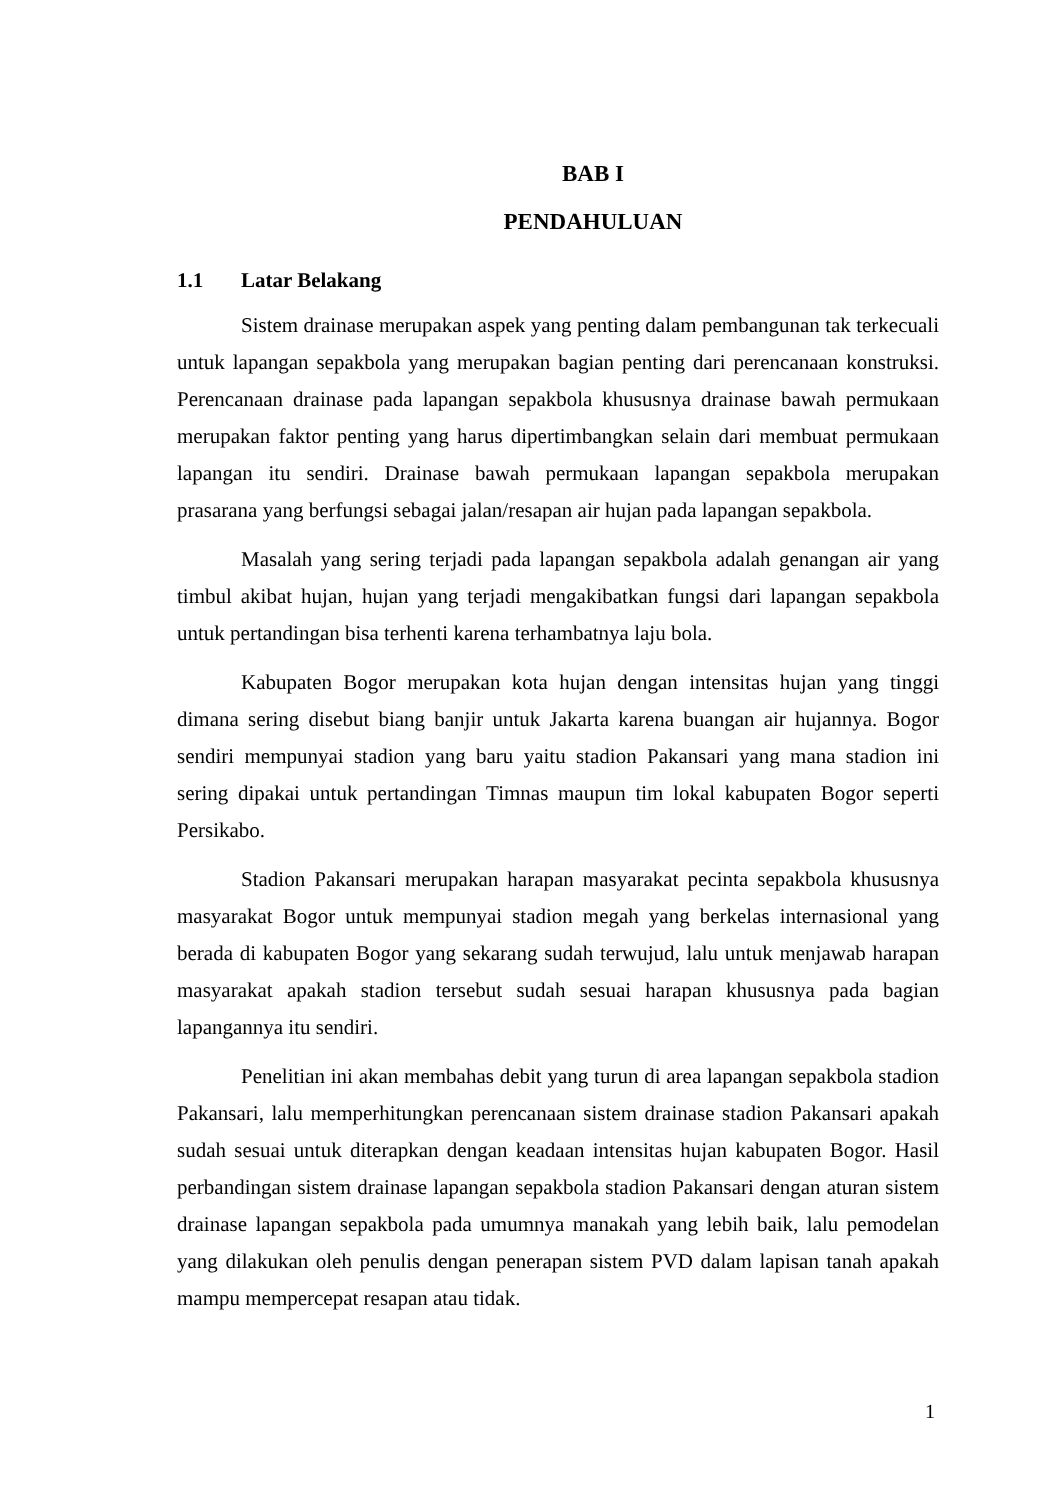BAB I
PENDAHULUAN
1.1 Latar Belakang
Sistem drainase merupakan aspek yang penting dalam pembangunan tak terkecuali untuk lapangan sepakbola yang merupakan bagian penting dari perencanaan konstruksi. Perencanaan drainase pada lapangan sepakbola khususnya drainase bawah permukaan merupakan faktor penting yang harus dipertimbangkan selain dari membuat permukaan lapangan itu sendiri. Drainase bawah permukaan lapangan sepakbola merupakan prasarana yang berfungsi sebagai jalan/resapan air hujan pada lapangan sepakbola.
Masalah yang sering terjadi pada lapangan sepakbola adalah genangan air yang timbul akibat hujan, hujan yang terjadi mengakibatkan fungsi dari lapangan sepakbola untuk pertandingan bisa terhenti karena terhambatnya laju bola.
Kabupaten Bogor merupakan kota hujan dengan intensitas hujan yang tinggi dimana sering disebut biang banjir untuk Jakarta karena buangan air hujannya. Bogor sendiri mempunyai stadion yang baru yaitu stadion Pakansari yang mana stadion ini sering dipakai untuk pertandingan Timnas maupun tim lokal kabupaten Bogor seperti Persikabo.
Stadion Pakansari merupakan harapan masyarakat pecinta sepakbola khususnya masyarakat Bogor untuk mempunyai stadion megah yang berkelas internasional yang berada di kabupaten Bogor yang sekarang sudah terwujud, lalu untuk menjawab harapan masyarakat apakah stadion tersebut sudah sesuai harapan khususnya pada bagian lapangannya itu sendiri.
Penelitian ini akan membahas debit yang turun di area lapangan sepakbola stadion Pakansari, lalu memperhitungkan perencanaan sistem drainase stadion Pakansari apakah sudah sesuai untuk diterapkan dengan keadaan intensitas hujan kabupaten Bogor. Hasil perbandingan sistem drainase lapangan sepakbola stadion Pakansari dengan aturan sistem drainase lapangan sepakbola pada umumnya manakah yang lebih baik, lalu pemodelan yang dilakukan oleh penulis dengan penerapan sistem PVD dalam lapisan tanah apakah mampu mempercepat resapan atau tidak.
1